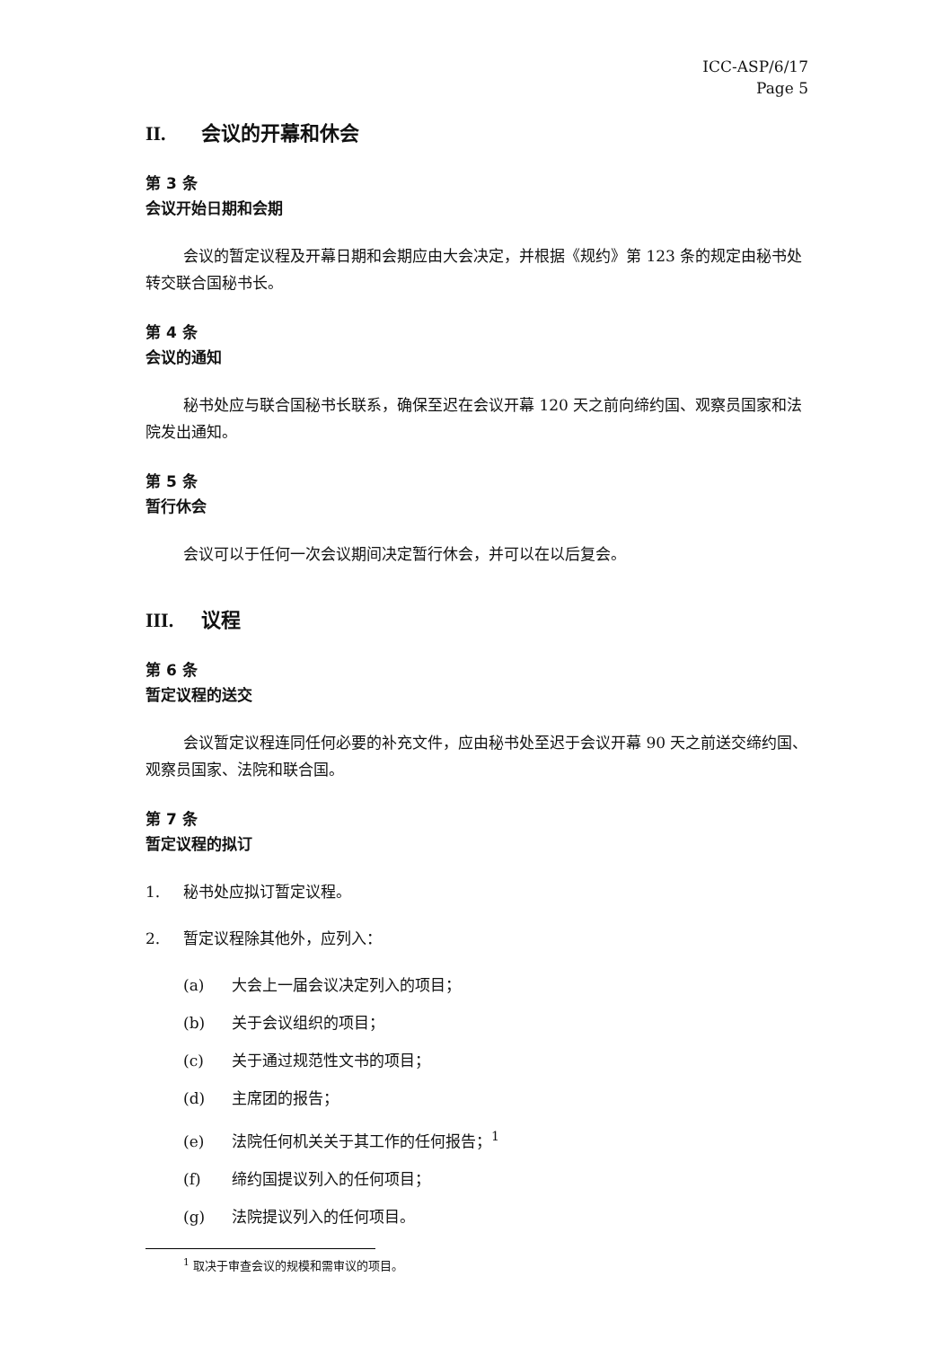ICC-ASP/6/17
Page 5
II. 会议的开幕和休会
第 3 条
会议开始日期和会期
会议的暂定议程及开幕日期和会期应由大会决定，并根据《规约》第 123 条的规定由秘书处转交联合国秘书长。
第 4 条
会议的通知
秘书处应与联合国秘书长联系，确保至迟在会议开幕 120 天之前向缔约国、观察员国家和法院发出通知。
第 5 条
暂行休会
会议可以于任何一次会议期间决定暂行休会，并可以在以后复会。
III. 议程
第 6 条
暂定议程的送交
会议暂定议程连同任何必要的补充文件，应由秘书处至迟于会议开幕 90 天之前送交缔约国、观察员国家、法院和联合国。
第 7 条
暂定议程的拟订
1. 秘书处应拟订暂定议程。
2. 暂定议程除其他外，应列入：
(a) 大会上一届会议决定列入的项目；
(b) 关于会议组织的项目；
(c) 关于通过规范性文书的项目；
(d) 主席团的报告；
(e) 法院任何机关关于其工作的任何报告；<sup>1</sup>
(f) 缔约国提议列入的任何项目；
(g) 法院提议列入的任何项目。
<sup>1</sup> 取决于审查会议的规模和需审议的项目。